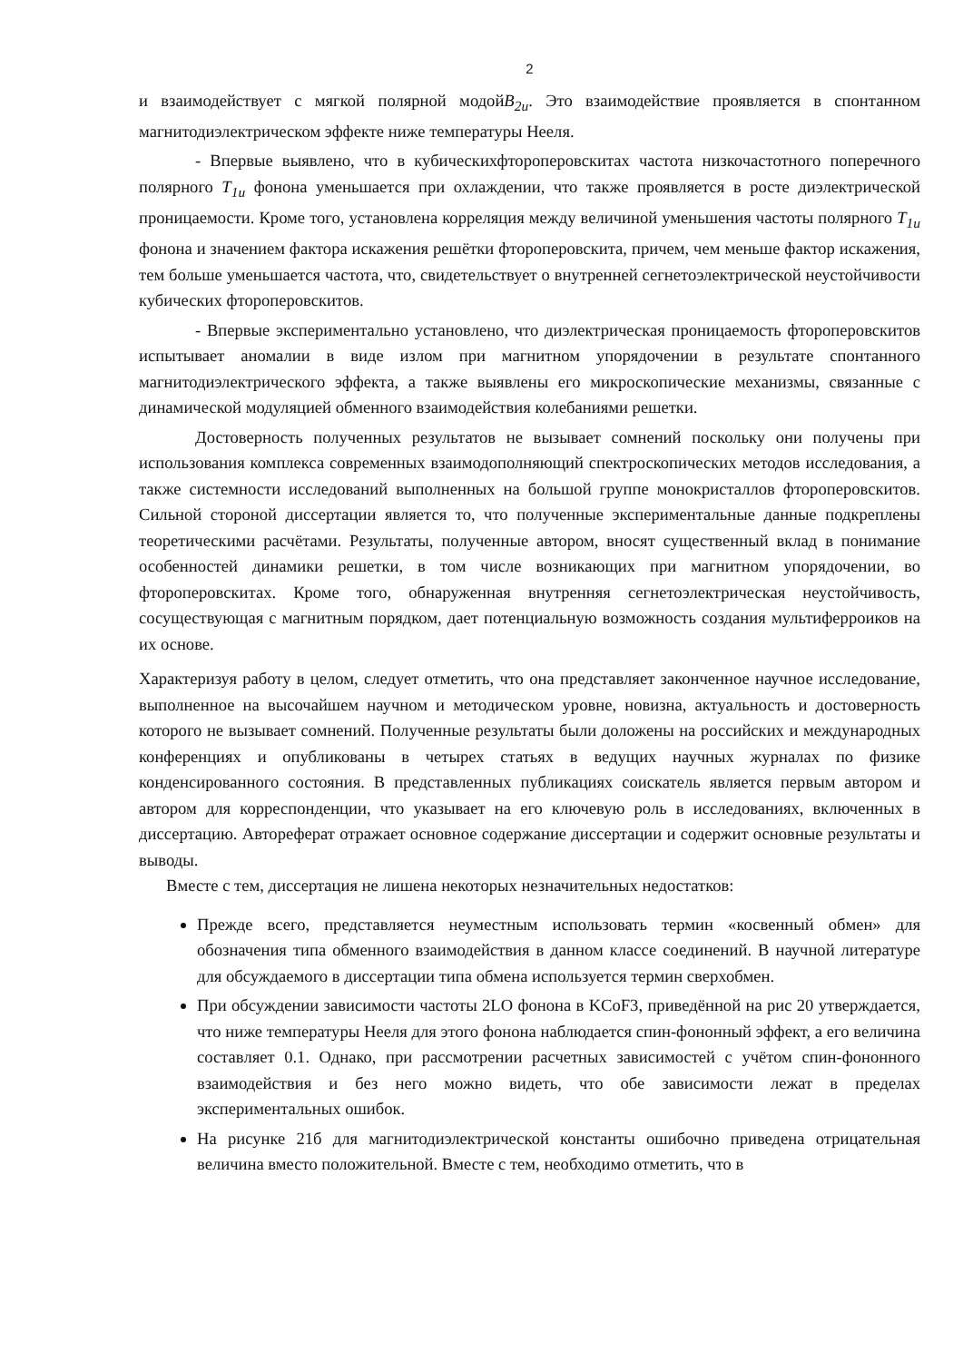2
и взаимодействует с мягкой полярной модойB<sub>2u</sub>. Это взаимодействие проявляется в спонтанном магнитодиэлектрическом эффекте ниже температуры Нееля.
- Впервые выявлено, что в кубическихфтороперовскитах частота низкочастотного поперечного полярного T<sub>1u</sub> фонона уменьшается при охлаждении, что также проявляется в росте диэлектрической проницаемости. Кроме того, установлена корреляция между величиной уменьшения частоты полярного T<sub>1u</sub> фонона и значением фактора искажения решётки фтороперовскита, причем, чем меньше фактор искажения, тем больше уменьшается частота, что, свидетельствует о внутренней сегнетоэлектрической неустойчивости кубических фтороперовскитов.
- Впервые экспериментально установлено, что диэлектрическая проницаемость фтороперовскитов испытывает аномалии в виде излом при магнитном упорядочении в результате спонтанного магнитодиэлектрического эффекта, а также выявлены его микроскопические механизмы, связанные с динамической модуляцией обменного взаимодействия колебаниями решетки.
Достоверность полученных результатов не вызывает сомнений поскольку они получены при использования комплекса современных взаимодополняющий спектроскопических методов исследования, а также системности исследований выполненных на большой группе монокристаллов фтороперовскитов. Сильной стороной диссертации является то, что полученные экспериментальные данные подкреплены теоретическими расчётами. Результаты, полученные автором, вносят существенный вклад в понимание особенностей динамики решетки, в том числе возникающих при магнитном упорядочении, во фтороперовскитах. Кроме того, обнаруженная внутренняя сегнетоэлектрическая неустойчивость, сосуществующая с магнитным порядком, дает потенциальную возможность создания мультиферроиков на их основе.
Характеризуя работу в целом, следует отметить, что она представляет законченное научное исследование, выполненное на высочайшем научном и методическом уровне, новизна, актуальность и достоверность которого не вызывает сомнений. Полученные результаты были доложены на российских и международных конференциях и опубликованы в четырех статьях в ведущих научных журналах по физике конденсированного состояния. В представленных публикациях соискатель является первым автором и автором для корреспонденции, что указывает на его ключевую роль в исследованиях, включенных в диссертацию. Автореферат отражает основное содержание диссертации и содержит основные результаты и выводы.
Вместе с тем, диссертация не лишена некоторых незначительных недостатков:
Прежде всего, представляется неуместным использовать термин «косвенный обмен» для обозначения типа обменного взаимодействия в данном классе соединений. В научной литературе для обсуждаемого в диссертации типа обмена используется термин сверхобмен.
При обсуждении зависимости частоты 2LO фонона в KCoF3, приведённой на рис 20 утверждается, что ниже температуры Нееля для этого фонона наблюдается спин-фононный эффект, а его величина составляет 0.1. Однако, при рассмотрении расчетных зависимостей с учётом спин-фононного взаимодействия и без него можно видеть, что обе зависимости лежат в пределах экспериментальных ошибок.
На рисунке 21б для магнитодиэлектрической константы ошибочно приведена отрицательная величина вместо положительной. Вместе с тем, необходимо отметить, что в